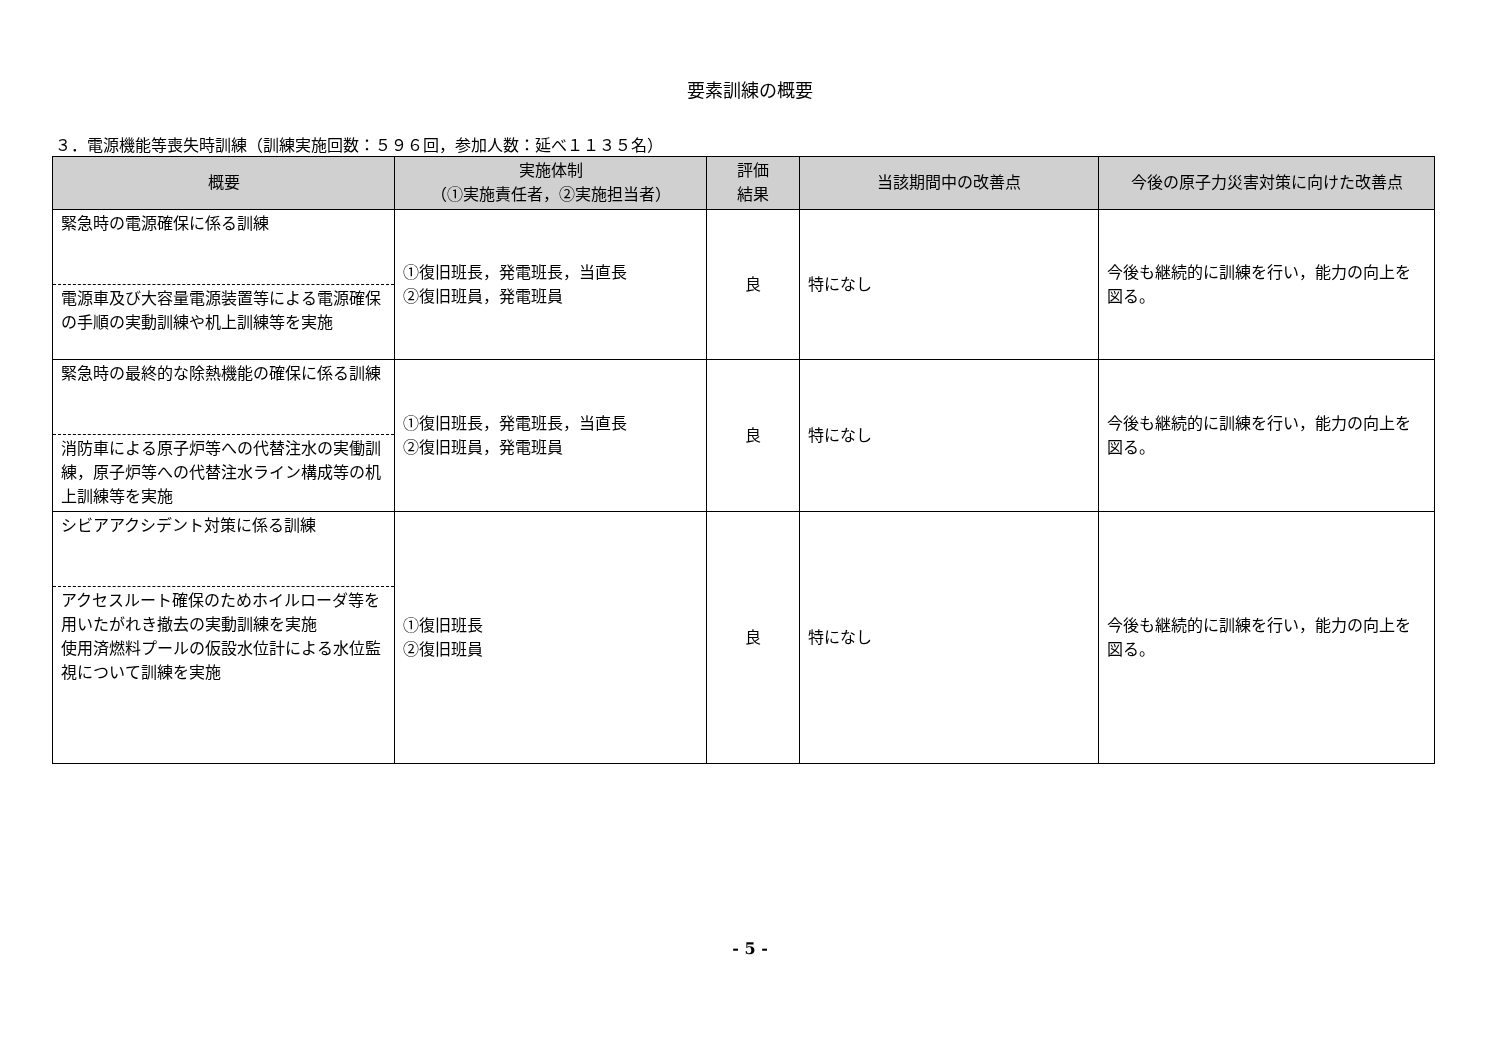要素訓練の概要
３．電源機能等喪失時訓練（訓練実施回数：５９６回，参加人数：延べ１１３５名）
| 概要 | 実施体制 （①実施責任者，②実施担当者） | 評価 結果 | 当該期間中の改善点 | 今後の原子力災害対策に向けた改善点 |
| --- | --- | --- | --- | --- |
| 緊急時の電源確保に係る訓練 電源車及び大容量電源装置等による電源確保の手順の実動訓練や机上訓練等を実施 | ①復旧班長，発電班長，当直長 ②復旧班員，発電班員 | 良 | 特になし | 今後も継続的に訓練を行い，能力の向上を図る。 |
| 緊急時の最終的な除熱機能の確保に係る訓練 消防車による原子炉等への代替注水の実働訓練，原子炉等への代替注水ライン構成等の机上訓練等を実施 | ①復旧班長，発電班長，当直長 ②復旧班員，発電班員 | 良 | 特になし | 今後も継続的に訓練を行い，能力の向上を図る。 |
| シビアアクシデント対策に係る訓練 アクセスルート確保のためホイルローダ等を用いたがれき撤去の実動訓練を実施 使用済燃料プールの仮設水位計による水位監視について訓練を実施 | ①復旧班長 ②復旧班員 | 良 | 特になし | 今後も継続的に訓練を行い，能力の向上を図る。 |
- 5 -